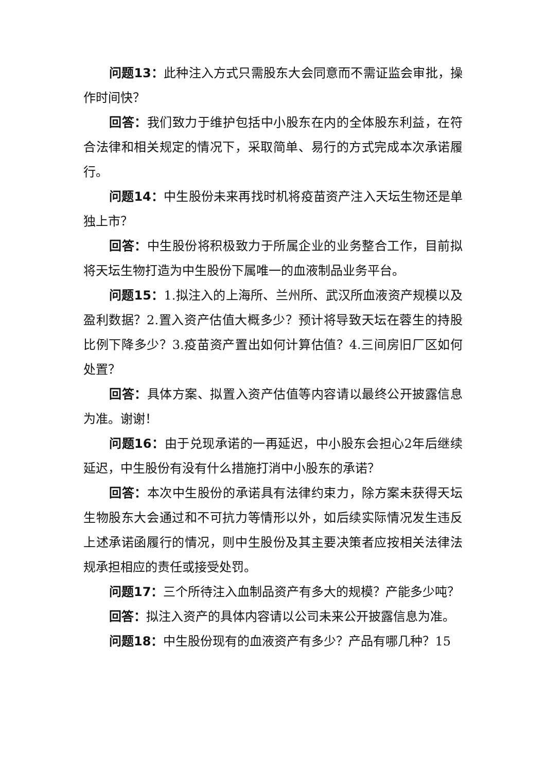问题13：此种注入方式只需股东大会同意而不需证监会审批，操作时间快？
回答：我们致力于维护包括中小股东在内的全体股东利益，在符合法律和相关规定的情况下，采取简单、易行的方式完成本次承诺履行。
问题14：中生股份未来再找时机将疫苗资产注入天坛生物还是单独上市？
回答：中生股份将积极致力于所属企业的业务整合工作，目前拟将天坛生物打造为中生股份下属唯一的血液制品业务平台。
问题15：1.拟注入的上海所、兰州所、武汉所血液资产规模以及盈利数据？2.置入资产估值大概多少？预计将导致天坛在蓉生的持股比例下降多少？3.疫苗资产置出如何计算估值？4.三间房旧厂区如何处置？
回答：具体方案、拟置入资产估值等内容请以最终公开披露信息为准。谢谢！
问题16：由于兑现承诺的一再延迟，中小股东会担心2年后继续延迟，中生股份有没有什么措施打消中小股东的承诺？
回答：本次中生股份的承诺具有法律约束力，除方案未获得天坛生物股东大会通过和不可抗力等情形以外，如后续实际情况发生违反上述承诺函履行的情况，则中生股份及其主要决策者应按相关法律法规承担相应的责任或接受处罚。
问题17：三个所待注入血制品资产有多大的规模？产能多少吨？
回答：拟注入资产的具体内容请以公司未来公开披露信息为准。
问题18：中生股份现有的血液资产有多少？产品有哪几种？15